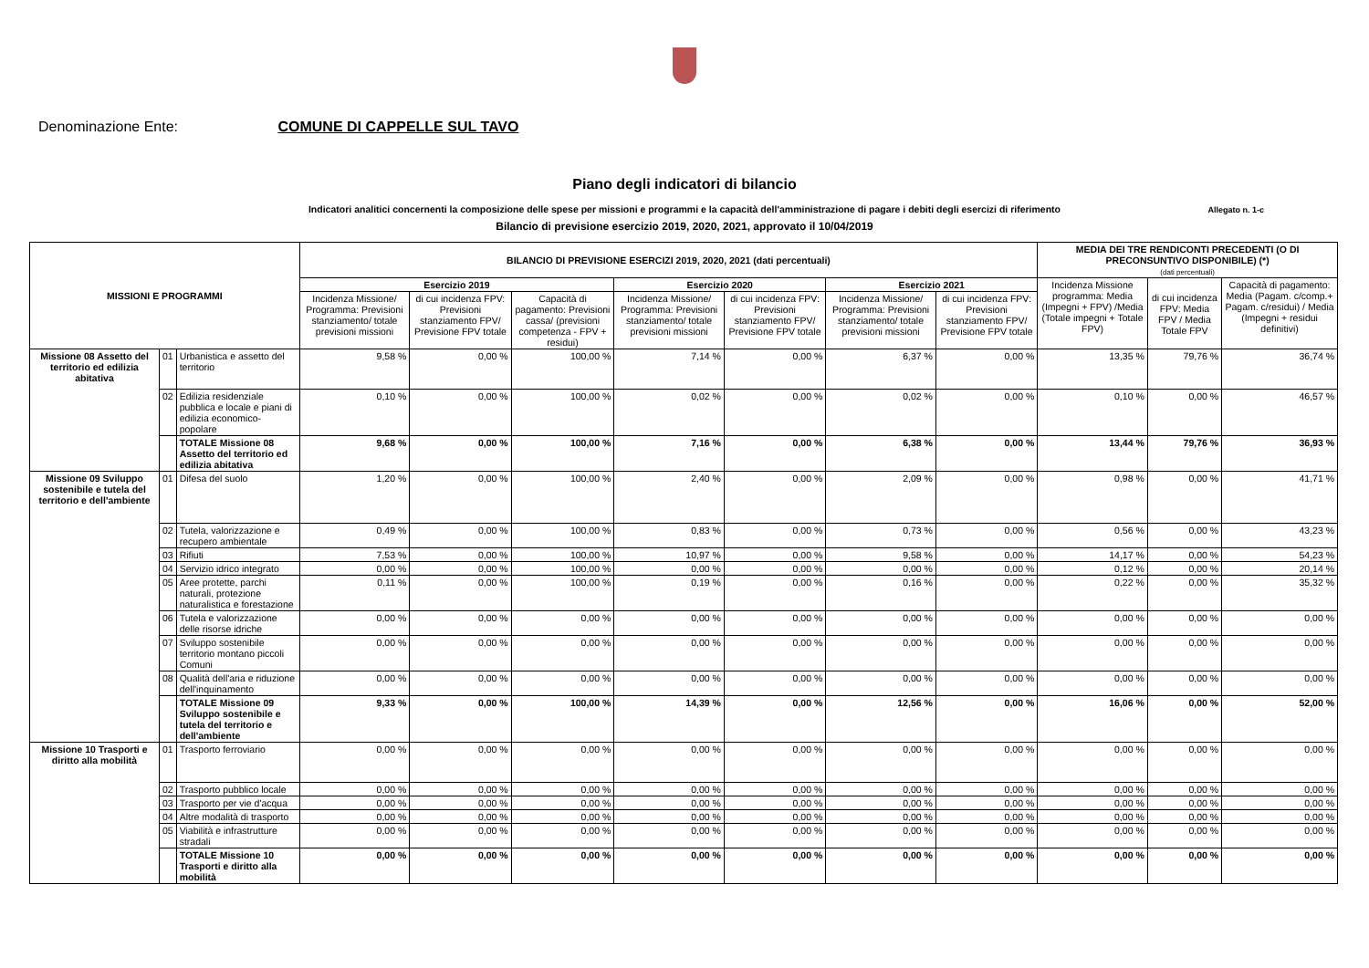Denominazione Ente: COMUNE DI CAPPELLE SUL TAVO
Piano degli indicatori di bilancio
Indicatori analitici concernenti la composizione delle spese per missioni e programmi e la capacità dell'amministrazione di pagare i debiti degli esercizi di riferimento Allegato n. 1-c
Bilancio di previsione esercizio 2019, 2020, 2021, approvato il 10/04/2019
| MISSIONI E PROGRAMMI | | | BILANCIO DI PREVISIONE ESERCIZI 2019, 2020, 2021 (dati percentuali) | | | | | | | MEDIA DEI TRE RENDICONTI PRECEDENTI (O DI PRECONSUNTIVO DISPONIBILE) (*) (dati percentuali) | | |
| --- | --- | --- | --- | --- | --- | --- | --- | --- | --- | --- | --- | --- |
| | | | Esercizio 2019 | | | Esercizio 2020 | | Esercizio 2021 | | Incidenza Missione programma: Media (Impegni + FPV) /Media (Totale impegni + Totale FPV) | di cui incidenza FPV: Media FPV / Media Totale FPV | Capacità di pagamento: Media (Pagam. c/comp.+ Pagam. c/residui) / Media (Impegni + residui definitivi) |
| | | | Incidenza Missione/ Programma: Previsioni stanziamento/ totale previsioni missioni | di cui incidenza FPV: Previsioni stanziamento FPV/ Previsione FPV totale | Capacità di pagamento: Previsioni cassa/ (previsioni competenza - FPV + residui) | Incidenza Missione/ Programma: Previsioni stanziamento/ totale previsioni missioni | di cui incidenza FPV: Previsioni stanziamento FPV/ Previsione FPV totale | Incidenza Missione/ Programma: Previsioni stanziamento/ totale previsioni missioni | di cui incidenza FPV: Previsioni stanziamento FPV/ Previsione FPV totale | | | |
| Missione 08 Assetto del territorio ed edilizia abitativa | 01 | Urbanistica e assetto del territorio | 9,58 % | 0,00 % | 100,00 % | 7,14 % | 0,00 % | 6,37 % | 0,00 % | 13,35 % | 79,76 % | 36,74 % |
| | 02 | Edilizia residenziale pubblica e locale e piani di edilizia economico-popolare | 0,10 % | 0,00 % | 100,00 % | 0,02 % | 0,00 % | 0,02 % | 0,00 % | 0,10 % | 0,00 % | 46,57 % |
| | | TOTALE Missione 08 Assetto del territorio ed edilizia abitativa | 9,68 % | 0,00 % | 100,00 % | 7,16 % | 0,00 % | 6,38 % | 0,00 % | 13,44 % | 79,76 % | 36,93 % |
| Missione 09 Sviluppo sostenibile e tutela del territorio e dell'ambiente | 01 | Difesa del suolo | 1,20 % | 0,00 % | 100,00 % | 2,40 % | 0,00 % | 2,09 % | 0,00 % | 0,98 % | 0,00 % | 41,71 % |
| | 02 | Tutela, valorizzazione e recupero ambientale | 0,49 % | 0,00 % | 100,00 % | 0,83 % | 0,00 % | 0,73 % | 0,00 % | 0,56 % | 0,00 % | 43,23 % |
| | 03 | Rifiuti | 7,53 % | 0,00 % | 100,00 % | 10,97 % | 0,00 % | 9,58 % | 0,00 % | 14,17 % | 0,00 % | 54,23 % |
| | 04 | Servizio idrico integrato | 0,00 % | 0,00 % | 100,00 % | 0,00 % | 0,00 % | 0,00 % | 0,00 % | 0,12 % | 0,00 % | 20,14 % |
| | 05 | Aree protette, parchi naturali, protezione naturalistica e forestazione | 0,11 % | 0,00 % | 100,00 % | 0,19 % | 0,00 % | 0,16 % | 0,00 % | 0,22 % | 0,00 % | 35,32 % |
| | 06 | Tutela e valorizzazione delle risorse idriche | 0,00 % | 0,00 % | 0,00 % | 0,00 % | 0,00 % | 0,00 % | 0,00 % | 0,00 % | 0,00 % | 0,00 % |
| | 07 | Sviluppo sostenibile territorio montano piccoli Comuni | 0,00 % | 0,00 % | 0,00 % | 0,00 % | 0,00 % | 0,00 % | 0,00 % | 0,00 % | 0,00 % | 0,00 % |
| | 08 | Qualità dell'aria e riduzione dell'inquinamento | 0,00 % | 0,00 % | 0,00 % | 0,00 % | 0,00 % | 0,00 % | 0,00 % | 0,00 % | 0,00 % | 0,00 % |
| | | TOTALE Missione 09 Sviluppo sostenibile e tutela del territorio e dell'ambiente | 9,33 % | 0,00 % | 100,00 % | 14,39 % | 0,00 % | 12,56 % | 0,00 % | 16,06 % | 0,00 % | 52,00 % |
| Missione 10 Trasporti e diritto alla mobilità | 01 | Trasporto ferroviario | 0,00 % | 0,00 % | 0,00 % | 0,00 % | 0,00 % | 0,00 % | 0,00 % | 0,00 % | 0,00 % | 0,00 % |
| | 02 | Trasporto pubblico locale | 0,00 % | 0,00 % | 0,00 % | 0,00 % | 0,00 % | 0,00 % | 0,00 % | 0,00 % | 0,00 % | 0,00 % |
| | 03 | Trasporto per vie d'acqua | 0,00 % | 0,00 % | 0,00 % | 0,00 % | 0,00 % | 0,00 % | 0,00 % | 0,00 % | 0,00 % | 0,00 % |
| | 04 | Altre modalità di trasporto | 0,00 % | 0,00 % | 0,00 % | 0,00 % | 0,00 % | 0,00 % | 0,00 % | 0,00 % | 0,00 % | 0,00 % |
| | 05 | Viabilità e infrastrutture stradali | 0,00 % | 0,00 % | 0,00 % | 0,00 % | 0,00 % | 0,00 % | 0,00 % | 0,00 % | 0,00 % | 0,00 % |
| | | TOTALE Missione 10 Trasporti e diritto alla mobilità | 0,00 % | 0,00 % | 0,00 % | 0,00 % | 0,00 % | 0,00 % | 0,00 % | 0,00 % | 0,00 % | 0,00 % |